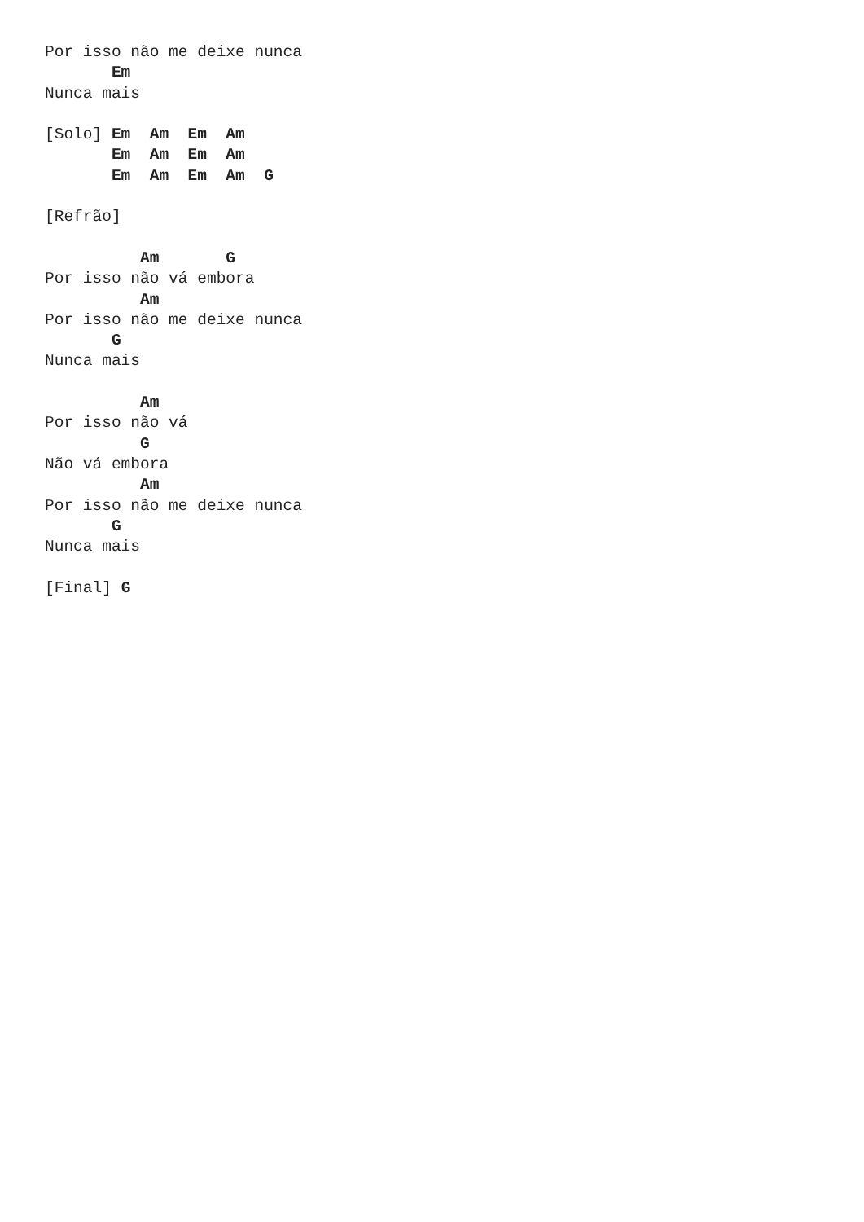Por isso não me deixe nunca
       Em
Nunca mais

[Solo] Em  Am  Em  Am
       Em  Am  Em  Am
       Em  Am  Em  Am  G

[Refrão]

          Am       G
Por isso não vá embora
          Am
Por isso não me deixe nunca
       G
Nunca mais

          Am
Por isso não vá
          G
Não vá embora
          Am
Por isso não me deixe nunca
       G
Nunca mais

[Final] G